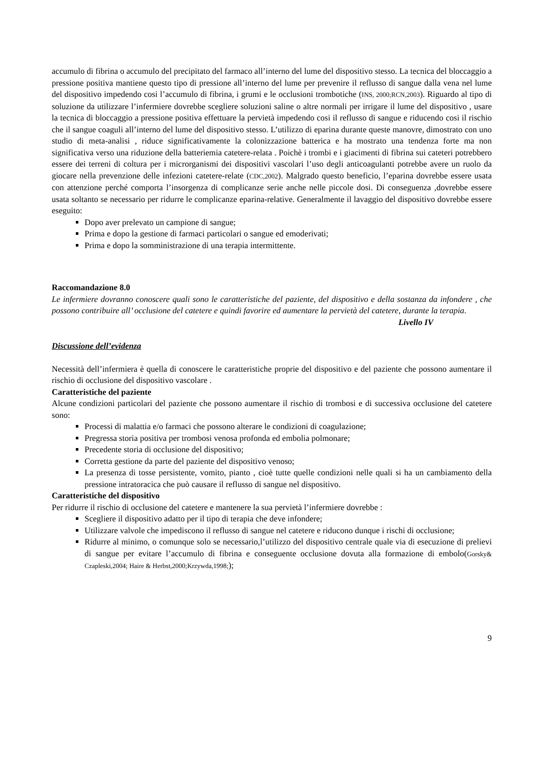accumulo di fibrina o accumulo del precipitato del farmaco all’interno del lume del dispositivo stesso. La tecnica del bloccaggio a pressione positiva mantiene questo tipo di pressione all’interno del lume per prevenire il reflusso di sangue dalla vena nel lume del dispositivo impedendo cosi l’accumulo di fibrina, i grumi e le occlusioni trombotiche (INS, 2000;RCN,2003). Riguardo al tipo di soluzione da utilizzare l’infermiere dovrebbe scegliere soluzioni saline o altre normali per irrigare il lume del dispositivo , usare la tecnica di bloccaggio a pressione positiva effettuare la pervietà impedendo cosi il reflusso di sangue e riducendo cosi il rischio che il sangue coaguli all’interno del lume del dispositivo stesso. L’utilizzo di eparina durante queste manovre, dimostrato con uno studio di meta-analisi , riduce significativamente la colonizzazione batterica e ha mostrato una tendenza forte ma non significativa verso una riduzione della batteriemia catetere-relata . Poichè i trombi e i giacimenti di fibrina sui cateteri potrebbero essere dei terreni di coltura per i microrganismi dei dispositivi vascolari l’uso degli anticoagulanti potrebbe avere un ruolo da giocare nella prevenzione delle infezioni catetere-relate (CDC,2002). Malgrado questo beneficio, l’eparina dovrebbe essere usata con attenzione perché comporta l’insorgenza di complicanze serie anche nelle piccole dosi. Di conseguenza ,dovrebbe essere usata soltanto se necessario per ridurre le complicanze eparina-relative. Generalmente il lavaggio del dispositivo dovrebbe essere eseguito:
Dopo aver prelevato un campione di sangue;
Prima e dopo la gestione di farmaci particolari o sangue ed emoderivati;
Prima e dopo la somministrazione di una terapia intermittente.
Raccomandazione 8.0
Le infermiere dovranno conoscere quali sono le caratteristiche del paziente, del dispositivo e della sostanza da infondere , che possono contribuire all’ occlusione del catetere e quindi favorire ed aumentare la pervietà del catetere, durante la terapia.
Livello IV
Discussione dell’evidenza
Necessità dell’infermiera è quella di conoscere le caratteristiche proprie del dispositivo e del paziente che possono aumentare il rischio di occlusione del dispositivo vascolare .
Caratteristiche del paziente
Alcune condizioni particolari del paziente che possono aumentare il rischio di trombosi e di successiva occlusione del catetere sono:
Processi di malattia e/o farmaci che possono alterare le condizioni di coagulazione;
Pregressa storia positiva per trombosi venosa profonda ed embolia polmonare;
Precedente storia di occlusione del dispositivo;
Corretta gestione da parte del paziente del dispositivo venoso;
La presenza di tosse persistente, vomito, pianto , cioè tutte quelle condizioni nelle quali si ha un cambiamento della pressione intratoracica che può causare il reflusso di sangue nel dispositivo.
Caratteristiche del dispositivo
Per ridurre il rischio di occlusione del catetere e mantenere la sua pervietà l’infermiere dovrebbe :
Scegliere il dispositivo adatto per il tipo di terapia che deve infondere;
Utilizzare valvole che impediscono il reflusso di sangue nel catetere e riducono dunque i rischi di occlusione;
Ridurre al minimo, o comunque solo se necessario,l’utilizzo del dispositivo centrale quale via di esecuzione di prelievi di sangue per evitare l’accumulo di fibrina e conseguente occlusione dovuta alla formazione di embolo(Gorsky& Czapleski,2004; Haire & Herbst,2000;Krzywda,1998;);
9